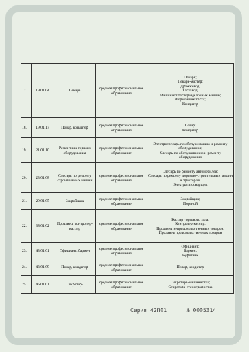| 17. | 19.01.04 | Пекарь | среднее профессиональное образование | Пекарь; Пекарь-мастер; Дрожжевод; Тестовод; Машинист тесторазделочных машин; Формовщик теста; Кондитер |
| 18. | 19.01.17 | Повар, кондитер | среднее профессиональное образование | Повар; Кондитер |
| 19. | 21.01.10 | Ремонтник горного оборудования | среднее профессиональное образование | Электрослесарь по обслуживанию и ремонту оборудования; Слесарь по обслуживанию и ремонту оборудования |
| 20. | 23.01.08 | Слесарь по ремонту строительных машин | среднее профессиональное образование | Слесарь по ремонту автомобилей; Слесарь по ремонту дорожно-строительных машин и тракторов; Электрогазосварщик |
| 21. | 29.01.05 | Закройщик | среднее профессиональное образование | Закройщик; Портной |
| 22. | 38.01.02 | Продавец, контролер-кассир | среднее профессиональное образование | Кассир торгового зала; Контролер-кассир; Продавец непродовольственных товаров; Продавец продовольственных товаров |
| 23. | 43.01.01 | Официант, бармен | среднее профессиональное образование | Официант; Бармен; Буфетчик |
| 24. | 43.01.09 | Повар, кондитер | среднее профессиональное образование | Повар, кондитер |
| 25. | 46.01.01 | Секретарь | среднее профессиональное образование | Секретарь-машинистка; Секретарь-стенографистка |
Серия 42П01 № 0005314